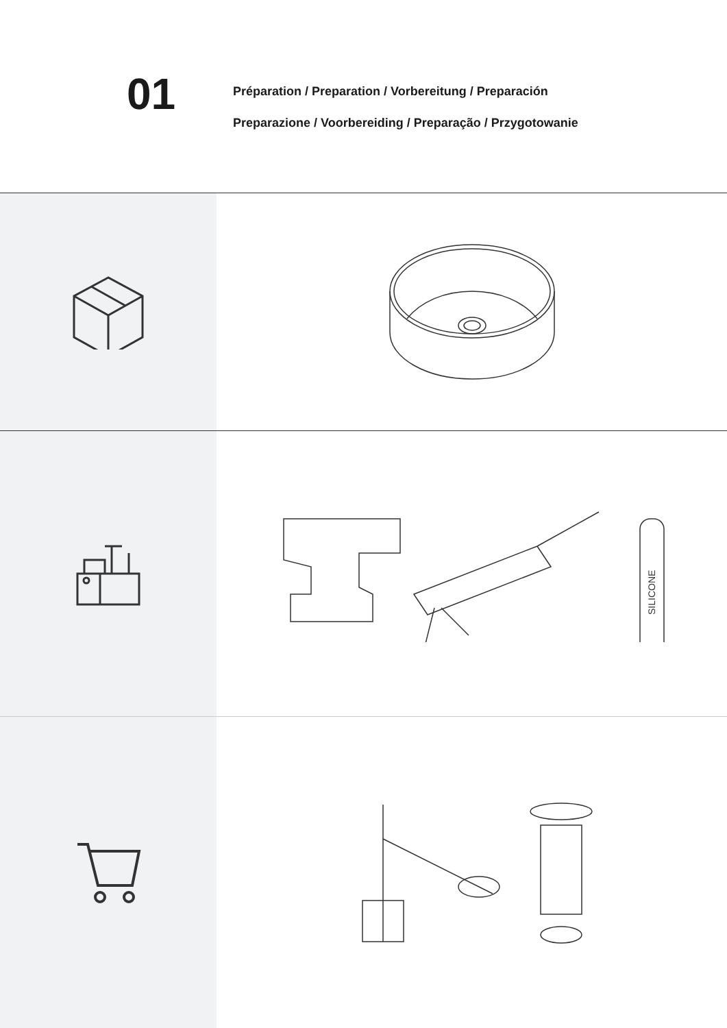01
Préparation / Preparation / Vorbereitung / Preparación
Preparazione / Voorbereiding / Preparação / Przygotowanie
SILICONE